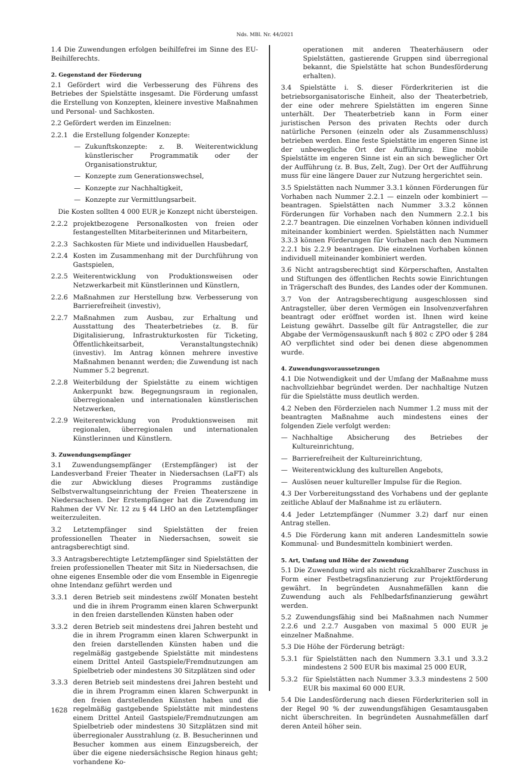Nds. MBl. Nr. 44/2021
1.4 Die Zuwendungen erfolgen beihilfefrei im Sinne des EU-Beihilferechts.
2. Gegenstand der Förderung
2.1 Gefördert wird die Verbesserung des Führens des Betriebes der Spielstätte insgesamt. Die Förderung umfasst die Erstellung von Konzepten, kleinere investive Maßnahmen und Personal- und Sachkosten.
2.2 Gefördert werden im Einzelnen:
2.2.1 die Erstellung folgender Konzepte:
— Zukunftskonzepte: z. B. Weiterentwicklung künstlerischer Programmatik oder der Organisationstruktur,
— Konzepte zum Generationswechsel,
— Konzepte zur Nachhaltigkeit,
— Konzepte zur Vermittlungsarbeit.
Die Kosten sollten 4 000 EUR je Konzept nicht übersteigen.
2.2.2 projektbezogene Personalkosten von freien oder festangestellten Mitarbeiterinnen und Mitarbeitern,
2.2.3 Sachkosten für Miete und individuellen Hausbedarf,
2.2.4 Kosten im Zusammenhang mit der Durchführung von Gastspielen,
2.2.5 Weiterentwicklung von Produktionsweisen oder Netzwerkarbeit mit Künstlerinnen und Künstlern,
2.2.6 Maßnahmen zur Herstellung bzw. Verbesserung von Barrierefreiheit (investiv),
2.2.7 Maßnahmen zum Ausbau, zur Erhaltung und Ausstattung des Theaterbetriebes (z. B. für Digitalisierung, Infrastrukturkosten für Ticketing, Öffentlichkeitsarbeit, Veranstaltungstechnik) (investiv). Im Antrag können mehrere investive Maßnahmen benannt werden; die Zuwendung ist nach Nummer 5.2 begrenzt.
2.2.8 Weiterbildung der Spielstätte zu einem wichtigen Ankerpunkt bzw. Begegnungsraum in regionalen, überregionalen und internationalen künstlerischen Netzwerken,
2.2.9 Weiterentwicklung von Produktionsweisen mit regionalen, überregionalen und internationalen Künstlerinnen und Künstlern.
3. Zuwendungsempfänger
3.1 Zuwendungsempfänger (Erstempfänger) ist der Landesverband Freier Theater in Niedersachsen (LaFT) als die zur Abwicklung dieses Programms zuständige Selbstverwaltungseinrichtung der Freien Theaterszene in Niedersachsen. Der Erstempfänger hat die Zuwendung im Rahmen der VV Nr. 12 zu § 44 LHO an den Letztempfänger weiterzuleiten.
3.2 Letztempfänger sind Spielstätten der freien professionellen Theater in Niedersachsen, soweit sie antragsberechtigt sind.
3.3 Antragsberechtigte Letztempfänger sind Spielstätten der freien professionellen Theater mit Sitz in Niedersachsen, die ohne eigenes Ensemble oder die vom Ensemble in Eigenregie ohne Intendanz geführt werden und
3.3.1 deren Betrieb seit mindestens zwölf Monaten besteht und die in ihrem Programm einen klaren Schwerpunkt in den freien darstellenden Künsten haben oder
3.3.2 deren Betrieb seit mindestens drei Jahren besteht und die in ihrem Programm einen klaren Schwerpunkt in den freien darstellenden Künsten haben und die regelmäßig gastgebende Spielstätte mit mindestens einem Drittel Anteil Gastspiele/Fremdnutzungen am Spielbetrieb oder mindestens 30 Sitzplätzen sind oder
3.3.3 deren Betrieb seit mindestens drei Jahren besteht und die in ihrem Programm einen klaren Schwerpunkt in den freien darstellenden Künsten haben und die regelmäßig gastgebende Spielstätte mit mindestens einem Drittel Anteil Gastspiele/Fremdnutzungen am Spielbetrieb oder mindestens 30 Sitzplätzen sind mit überregionaler Ausstrahlung (z. B. Besucherinnen und Besucher kommen aus einem Einzugsbereich, der über die eigene niedersächsische Region hinaus geht; vorhandene Ko-
operationen mit anderen Theaterhäusern oder Spielstätten, gastierende Gruppen sind überregional bekannt, die Spielstätte hat schon Bundesförderung erhalten).
3.4 Spielstätte i. S. dieser Förderkriterien ist die betriebsorganisatorische Einheit, also der Theaterbetrieb, der eine oder mehrere Spielstätten im engeren Sinne unterhält. Der Theaterbetrieb kann in Form einer juristischen Person des privaten Rechts oder durch natürliche Personen (einzeln oder als Zusammenschluss) betrieben werden. Eine feste Spielstätte im engeren Sinne ist der unbewegliche Ort der Aufführung. Eine mobile Spielstätte im engeren Sinne ist ein an sich beweglicher Ort der Aufführung (z. B. Bus, Zelt, Zug). Der Ort der Aufführung muss für eine längere Dauer zur Nutzung hergerichtet sein.
3.5 Spielstätten nach Nummer 3.3.1 können Förderungen für Vorhaben nach Nummer 2.2.1 — einzeln oder kombiniert — beantragen. Spielstätten nach Nummer 3.3.2 können Förderungen für Vorhaben nach den Nummern 2.2.1 bis 2.2.7 beantragen. Die einzelnen Vorhaben können individuell miteinander kombiniert werden. Spielstätten nach Nummer 3.3.3 können Förderungen für Vorhaben nach den Nummern 2.2.1 bis 2.2.9 beantragen. Die einzelnen Vorhaben können individuell miteinander kombiniert werden.
3.6 Nicht antragsberechtigt sind Körperschaften, Anstalten und Stiftungen des öffentlichen Rechts sowie Einrichtungen in Trägerschaft des Bundes, des Landes oder der Kommunen.
3.7 Von der Antragsberechtigung ausgeschlossen sind Antragsteller, über deren Vermögen ein Insolvenzverfahren beantragt oder eröffnet worden ist. Ihnen wird keine Leistung gewährt. Dasselbe gilt für Antragsteller, die zur Abgabe der Vermögensauskunft nach § 802 c ZPO oder § 284 AO verpflichtet sind oder bei denen diese abgenommen wurde.
4. Zuwendungsvoraussetzungen
4.1 Die Notwendigkeit und der Umfang der Maßnahme muss nachvollziehbar begründet werden. Der nachhaltige Nutzen für die Spielstätte muss deutlich werden.
4.2 Neben den Förderzielen nach Nummer 1.2 muss mit der beantragten Maßnahme auch mindestens eines der folgenden Ziele verfolgt werden:
— Nachhaltige Absicherung des Betriebes der Kultureinrichtung,
— Barrierefreiheit der Kultureinrichtung,
— Weiterentwicklung des kulturellen Angebots,
— Auslösen neuer kultureller Impulse für die Region.
4.3 Der Vorbereitungsstand des Vorhabens und der geplante zeitliche Ablauf der Maßnahme ist zu erläutern.
4.4 Jeder Letztempfänger (Nummer 3.2) darf nur einen Antrag stellen.
4.5 Die Förderung kann mit anderen Landesmitteln sowie Kommunal- und Bundesmitteln kombiniert werden.
5. Art, Umfang und Höhe der Zuwendung
5.1 Die Zuwendung wird als nicht rückzahlbarer Zuschuss in Form einer Festbetragsfinanzierung zur Projektförderung gewährt. In begründeten Ausnahmefällen kann die Zuwendung auch als Fehlbedarfsfinanzierung gewährt werden.
5.2 Zuwendungsfähig sind bei Maßnahmen nach Nummer 2.2.6 und 2.2.7 Ausgaben von maximal 5 000 EUR je einzelner Maßnahme.
5.3 Die Höhe der Förderung beträgt:
5.3.1 für Spielstätten nach den Nummern 3.3.1 und 3.3.2 mindestens 2 500 EUR bis maximal 25 000 EUR,
5.3.2 für Spielstätten nach Nummer 3.3.3 mindestens 2 500 EUR bis maximal 60 000 EUR.
5.4 Die Landesförderung nach diesen Förderkriterien soll in der Regel 90 % der zuwendungsfähigen Gesamtausgaben nicht überschreiten. In begründeten Ausnahmefällen darf deren Anteil höher sein.
1628